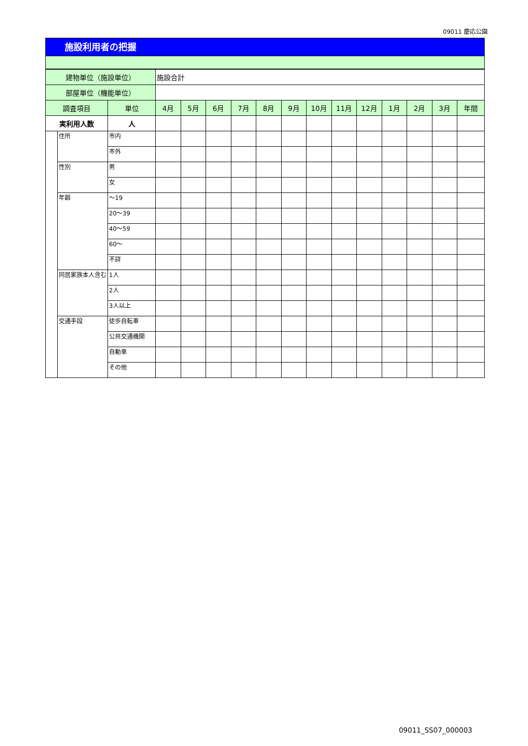09011 慶応公園
施設利用者の把握
| 建物単位（施設単位） | | | 施設合計 | | | | | | | | | | | | |
| 部屋単位（機能単位） | | | | | | | | | | | | | | | |
| 調査項目 | | 単位 | 4月 | 5月 | 6月 | 7月 | 8月 | 9月 | 10月 | 11月 | 12月 | 1月 | 2月 | 3月 | 年間 |
| 実利用人数 | | 人 | | | | | | | | | | | | | |
| | 住所 | 市内 | | | | | | | | | | | | | |
| | | 市外 | | | | | | | | | | | | | |
| | 性別 | 男 | | | | | | | | | | | | | |
| | | 女 | | | | | | | | | | | | | |
| | 年齢 | ～19 | | | | | | | | | | | | | |
| | | 20～39 | | | | | | | | | | | | | |
| | | 40～59 | | | | | | | | | | | | | |
| | | 60～ | | | | | | | | | | | | | |
| | | 不詳 | | | | | | | | | | | | | |
| | 同居家族本人含む | 1人 | | | | | | | | | | | | | |
| | | 2人 | | | | | | | | | | | | | |
| | | 3人以上 | | | | | | | | | | | | | |
| | 交通手段 | 徒歩自転車 | | | | | | | | | | | | | |
| | | 公共交通機関 | | | | | | | | | | | | | |
| | | 自動車 | | | | | | | | | | | | | |
| | | その他 | | | | | | | | | | | | | |
09011_SS07_000003